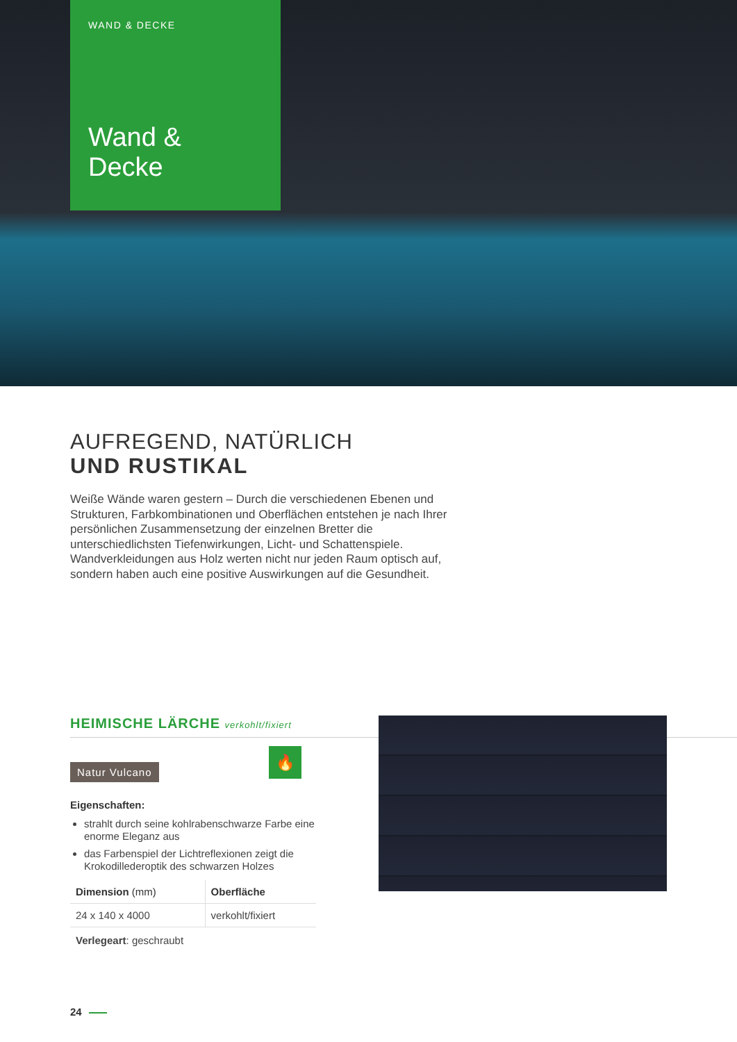WAND & DECKE
Wand &
Decke
AUFREGEND, NATÜRLICH
UND RUSTIKAL
Weiße Wände waren gestern – Durch die verschiedenen Ebenen und Strukturen, Farbkombinationen und Oberflächen entstehen je nach Ihrer persönlichen Zusammensetzung der einzelnen Bretter die unterschiedlichsten Tiefenwirkungen, Licht- und Schattenspiele. Wandverkleidungen aus Holz werten nicht nur jeden Raum optisch auf, sondern haben auch eine positive Auswirkungen auf die Gesundheit.
HEIMISCHE LÄRCHE verkohlt/fixiert
Natur Vulcano
🔥
Eigenschaften:
strahlt durch seine kohlrabenschwarze Farbe eine enorme Eleganz aus
das Farbenspiel der Lichtreflexionen zeigt die Krokodillederoptik des schwarzen Holzes
| Dimension (mm) | Oberfläche |
| --- | --- |
| 24 x 140 x 4000 | verkohlt/fixiert |
Verlegeart: geschraubt
24